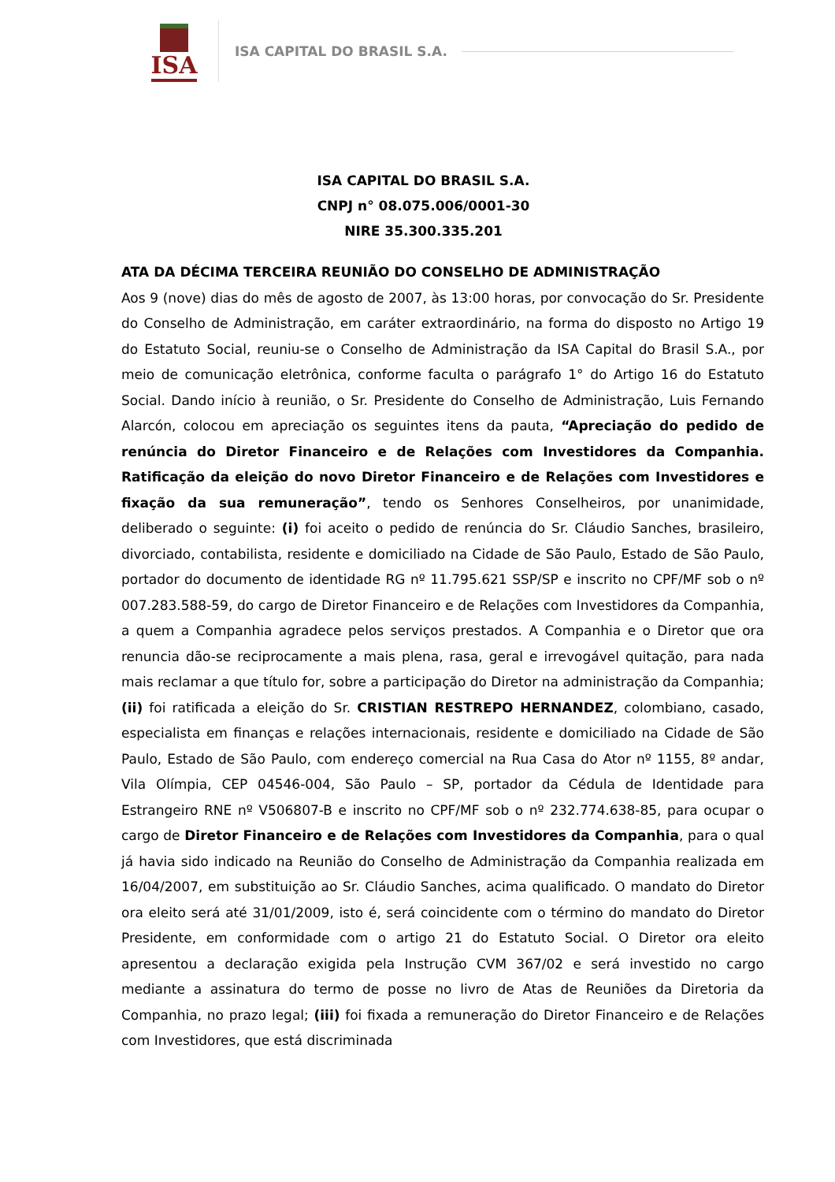ISA
ISA CAPITAL DO BRASIL S.A.
ISA CAPITAL DO BRASIL S.A.
CNPJ n° 08.075.006/0001-30
NIRE 35.300.335.201
ATA DA DÉCIMA TERCEIRA REUNIÃO DO CONSELHO DE ADMINISTRAÇÃO
Aos 9 (nove) dias do mês de agosto de 2007, às 13:00 horas, por convocação do Sr. Presidente do Conselho de Administração, em caráter extraordinário, na forma do disposto no Artigo 19 do Estatuto Social, reuniu-se o Conselho de Administração da ISA Capital do Brasil S.A., por meio de comunicação eletrônica, conforme faculta o parágrafo 1° do Artigo 16 do Estatuto Social. Dando início à reunião, o Sr. Presidente do Conselho de Administração, Luis Fernando Alarcón, colocou em apreciação os seguintes itens da pauta, “Apreciação do pedido de renúncia do Diretor Financeiro e de Relações com Investidores da Companhia. Ratificação da eleição do novo Diretor Financeiro e de Relações com Investidores e fixação da sua remuneração”, tendo os Senhores Conselheiros, por unanimidade, deliberado o seguinte: (i) foi aceito o pedido de renúncia do Sr. Cláudio Sanches, brasileiro, divorciado, contabilista, residente e domiciliado na Cidade de São Paulo, Estado de São Paulo, portador do documento de identidade RG nº 11.795.621 SSP/SP e inscrito no CPF/MF sob o nº 007.283.588-59, do cargo de Diretor Financeiro e de Relações com Investidores da Companhia, a quem a Companhia agradece pelos serviços prestados. A Companhia e o Diretor que ora renuncia dão-se reciprocamente a mais plena, rasa, geral e irrevogável quitação, para nada mais reclamar a que título for, sobre a participação do Diretor na administração da Companhia; (ii) foi ratificada a eleição do Sr. CRISTIAN RESTREPO HERNANDEZ, colombiano, casado, especialista em finanças e relações internacionais, residente e domiciliado na Cidade de São Paulo, Estado de São Paulo, com endereço comercial na Rua Casa do Ator nº 1155, 8º andar, Vila Olímpia, CEP 04546-004, São Paulo – SP, portador da Cédula de Identidade para Estrangeiro RNE nº V506807-B e inscrito no CPF/MF sob o nº 232.774.638-85, para ocupar o cargo de Diretor Financeiro e de Relações com Investidores da Companhia, para o qual já havia sido indicado na Reunião do Conselho de Administração da Companhia realizada em 16/04/2007, em substituição ao Sr. Cláudio Sanches, acima qualificado. O mandato do Diretor ora eleito será até 31/01/2009, isto é, será coincidente com o término do mandato do Diretor Presidente, em conformidade com o artigo 21 do Estatuto Social. O Diretor ora eleito apresentou a declaração exigida pela Instrução CVM 367/02 e será investido no cargo mediante a assinatura do termo de posse no livro de Atas de Reuniões da Diretoria da Companhia, no prazo legal; (iii) foi fixada a remuneração do Diretor Financeiro e de Relações com Investidores, que está discriminada